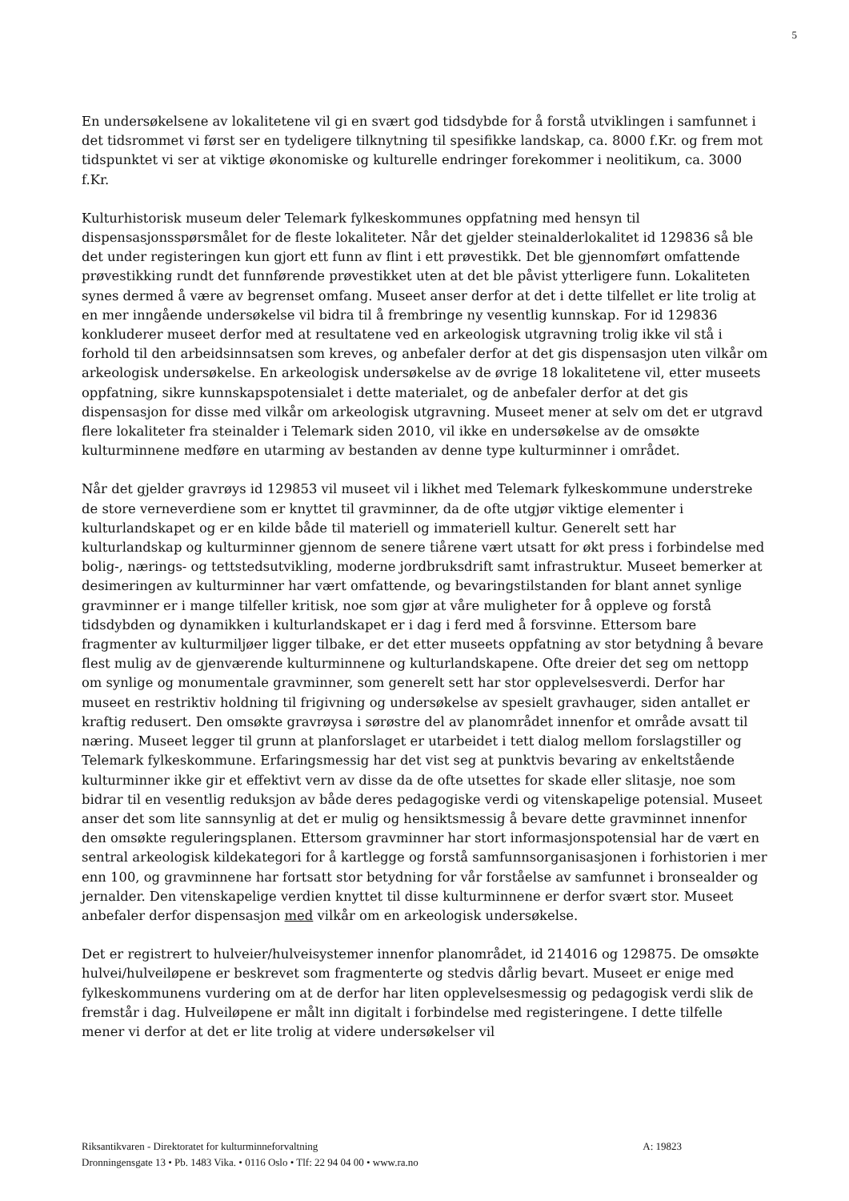5
En undersøkelsene av lokalitetene vil gi en svært god tidsdybde for å forstå utviklingen i samfunnet i det tidsrommet vi først ser en tydeligere tilknytning til spesifikke landskap, ca. 8000 f.Kr. og frem mot tidspunktet vi ser at viktige økonomiske og kulturelle endringer forekommer i neolitikum, ca. 3000 f.Kr.
Kulturhistorisk museum deler Telemark fylkeskommunes oppfatning med hensyn til dispensasjonsspørsmålet for de fleste lokaliteter. Når det gjelder steinalderlokalitet id 129836 så ble det under registeringen kun gjort ett funn av flint i ett prøvestikk. Det ble gjennomført omfattende prøvestikking rundt det funnførende prøvestikket uten at det ble påvist ytterligere funn. Lokaliteten synes dermed å være av begrenset omfang. Museet anser derfor at det i dette tilfellet er lite trolig at en mer inngående undersøkelse vil bidra til å frembringe ny vesentlig kunnskap. For id 129836 konkluderer museet derfor med at resultatene ved en arkeologisk utgravning trolig ikke vil stå i forhold til den arbeidsinnsatsen som kreves, og anbefaler derfor at det gis dispensasjon uten vilkår om arkeologisk undersøkelse. En arkeologisk undersøkelse av de øvrige 18 lokalitetene vil, etter museets oppfatning, sikre kunnskapspotensialet i dette materialet, og de anbefaler derfor at det gis dispensasjon for disse med vilkår om arkeologisk utgravning. Museet mener at selv om det er utgravd flere lokaliteter fra steinalder i Telemark siden 2010, vil ikke en undersøkelse av de omsøkte kulturminnene medføre en utarming av bestanden av denne type kulturminner i området.
Når det gjelder gravrøys id 129853 vil museet vil i likhet med Telemark fylkeskommune understreke de store verneverdiene som er knyttet til gravminner, da de ofte utgjør viktige elementer i kulturlandskapet og er en kilde både til materiell og immateriell kultur. Generelt sett har kulturlandskap og kulturminner gjennom de senere tiårene vært utsatt for økt press i forbindelse med bolig-, nærings- og tettstedsutvikling, moderne jordbruksdrift samt infrastruktur. Museet bemerker at desimeringen av kulturminner har vært omfattende, og bevaringstilstanden for blant annet synlige gravminner er i mange tilfeller kritisk, noe som gjør at våre muligheter for å oppleve og forstå tidsdybden og dynamikken i kulturlandskapet er i dag i ferd med å forsvinne. Ettersom bare fragmenter av kulturmiljøer ligger tilbake, er det etter museets oppfatning av stor betydning å bevare flest mulig av de gjenværende kulturminnene og kulturlandskapene. Ofte dreier det seg om nettopp om synlige og monumentale gravminner, som generelt sett har stor opplevelsesverdi. Derfor har museet en restriktiv holdning til frigivning og undersøkelse av spesielt gravhauger, siden antallet er kraftig redusert. Den omsøkte gravrøysa i sørøstre del av planområdet innenfor et område avsatt til næring. Museet legger til grunn at planforslaget er utarbeidet i tett dialog mellom forslagstiller og Telemark fylkeskommune. Erfaringsmessig har det vist seg at punktvis bevaring av enkeltstående kulturminner ikke gir et effektivt vern av disse da de ofte utsettes for skade eller slitasje, noe som bidrar til en vesentlig reduksjon av både deres pedagogiske verdi og vitenskapelige potensial. Museet anser det som lite sannsynlig at det er mulig og hensiktsmessig å bevare dette gravminnet innenfor den omsøkte reguleringsplanen. Ettersom gravminner har stort informasjonspotensial har de vært en sentral arkeologisk kildekategori for å kartlegge og forstå samfunnsorganisasjonen i forhistorien i mer enn 100, og gravminnene har fortsatt stor betydning for vår forståelse av samfunnet i bronsealder og jernalder. Den vitenskapelige verdien knyttet til disse kulturminnene er derfor svært stor. Museet anbefaler derfor dispensasjon med vilkår om en arkeologisk undersøkelse.
Det er registrert to hulveier/hulveisystemer innenfor planområdet, id 214016 og 129875. De omsøkte hulvei/hulveiløpene er beskrevet som fragmenterte og stedvis dårlig bevart. Museet er enige med fylkeskommunens vurdering om at de derfor har liten opplevelsesmessig og pedagogisk verdi slik de fremstår i dag. Hulveiløpene er målt inn digitalt i forbindelse med registeringene. I dette tilfelle mener vi derfor at det er lite trolig at videre undersøkelser vil
A: 19823 Riksantikvaren - Direktoratet for kulturminneforvaltning
Dronningensgate 13 • Pb. 1483 Vika. • 0116 Oslo • Tlf: 22 94 04 00 • www.ra.no